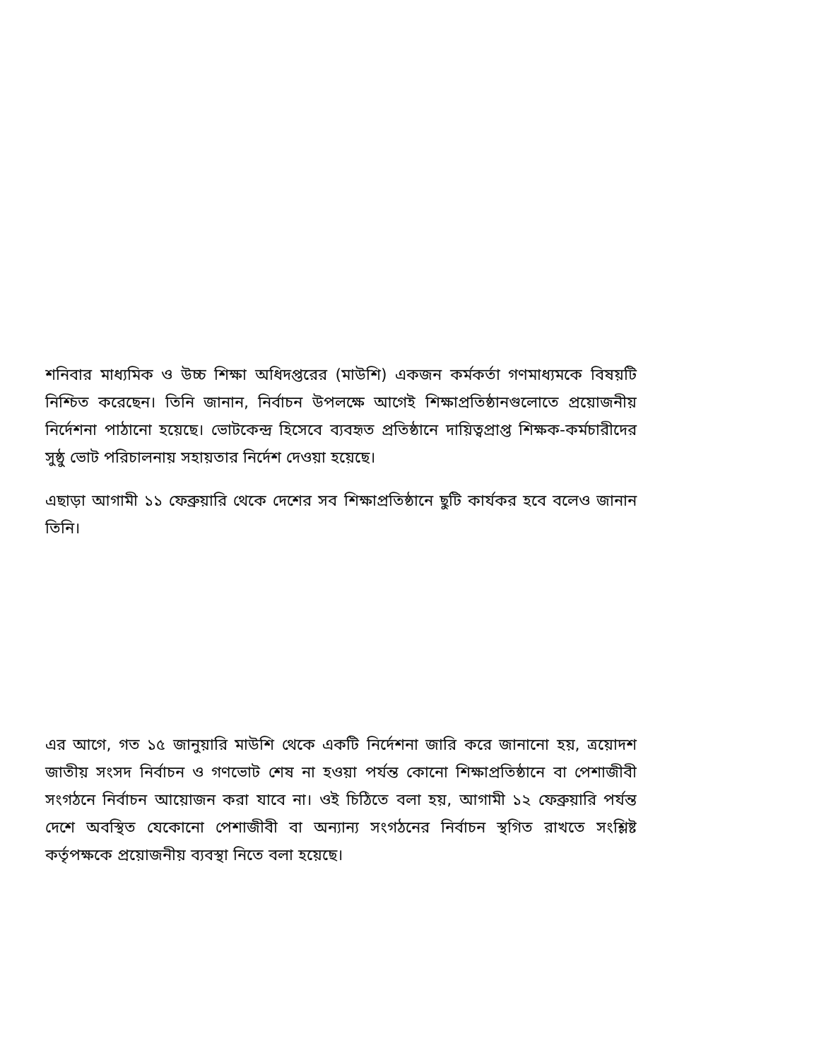শনিবার মাধ্যমিক ও উচ্চ শিক্ষা অধিদপ্তরের (মাউশি) একজন কর্মকর্তা গণমাধ্যমকে বিষয়টি নিশ্চিত করেছেন। তিনি জানান, নির্বাচন উপলক্ষে আগেই শিক্ষাপ্রতিষ্ঠানগুলোতে প্রয়োজনীয় নির্দেশনা পাঠানো হয়েছে। ভোটকেন্দ্র হিসেবে ব্যবহৃত প্রতিষ্ঠানে দায়িত্বপ্রাপ্ত শিক্ষক-কর্মচারীদের সুষ্ঠু ভোট পরিচালনায় সহায়তার নির্দেশ দেওয়া হয়েছে।
এছাড়া আগামী ১১ ফেব্রুয়ারি থেকে দেশের সব শিক্ষাপ্রতিষ্ঠানে ছুটি কার্যকর হবে বলেও জানান তিনি।
এর আগে, গত ১৫ জানুয়ারি মাউশি থেকে একটি নির্দেশনা জারি করে জানানো হয়, ত্রয়োদশ জাতীয় সংসদ নির্বাচন ও গণভোট শেষ না হওয়া পর্যন্ত কোনো শিক্ষাপ্রতিষ্ঠানে বা পেশাজীবী সংগঠনে নির্বাচন আয়োজন করা যাবে না। ওই চিঠিতে বলা হয়, আগামী ১২ ফেব্রুয়ারি পর্যন্ত দেশে অবস্থিত যেকোনো পেশাজীবী বা অন্যান্য সংগঠনের নির্বাচন স্থগিত রাখতে সংশ্লিষ্ট কর্তৃপক্ষকে প্রয়োজনীয় ব্যবস্থা নিতে বলা হয়েছে।